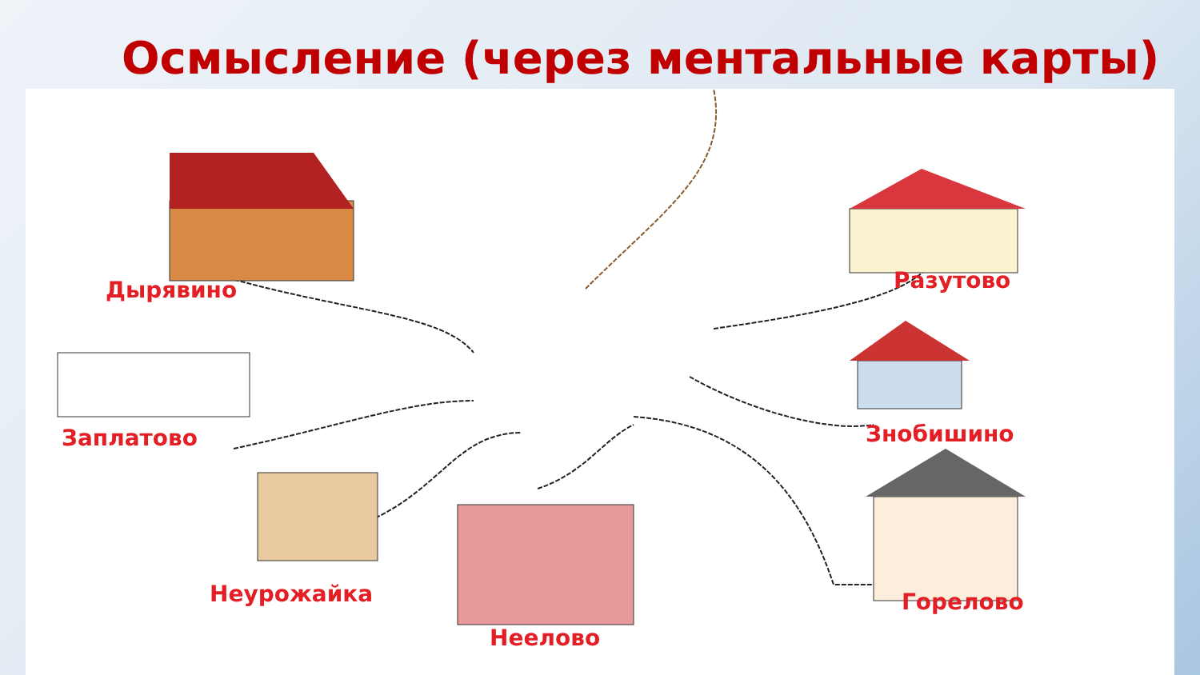Осмысление (через ментальные карты)
Дырявино Разутово
Заплатово Знобишино
Неурожайка Горелово
Неелово